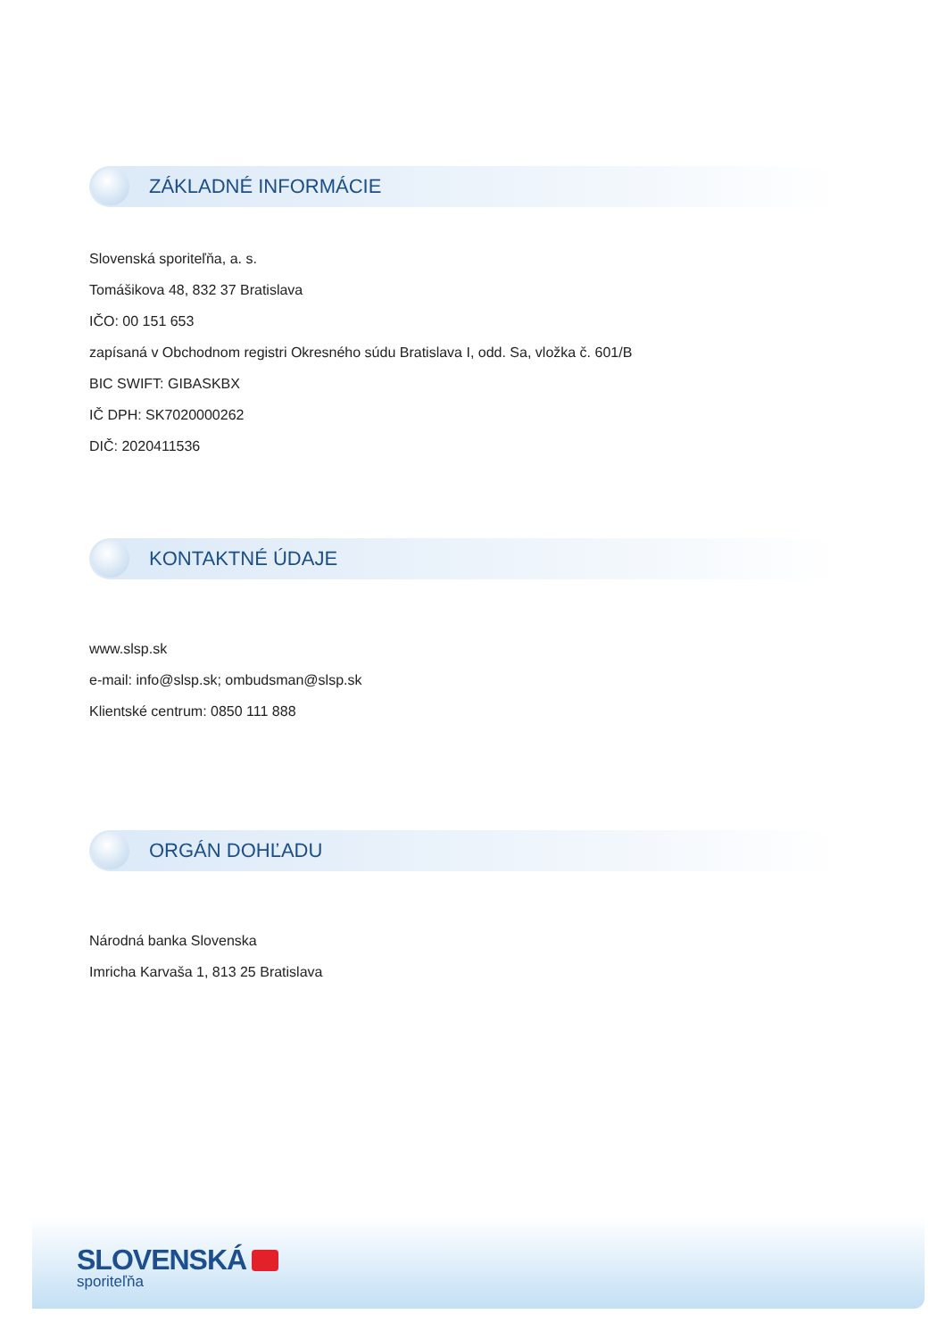ZÁKLADNÉ INFORMÁCIE
Slovenská sporiteľňa, a. s.
Tomášikova 48, 832 37 Bratislava
IČO: 00 151 653
zapísaná v Obchodnom registri Okresného súdu Bratislava I, odd. Sa, vložka č. 601/B
BIC SWIFT: GIBASKBX
IČ DPH: SK7020000262
DIČ: 2020411536
KONTAKTNÉ ÚDAJE
www.slsp.sk
e-mail: info@slsp.sk; ombudsman@slsp.sk
Klientské centrum: 0850 111 888
ORGÁN DOHĽADU
Národná banka Slovenska
Imricha Karvaša 1, 813 25 Bratislava
SLOVENSKÁ
sporiteľňa